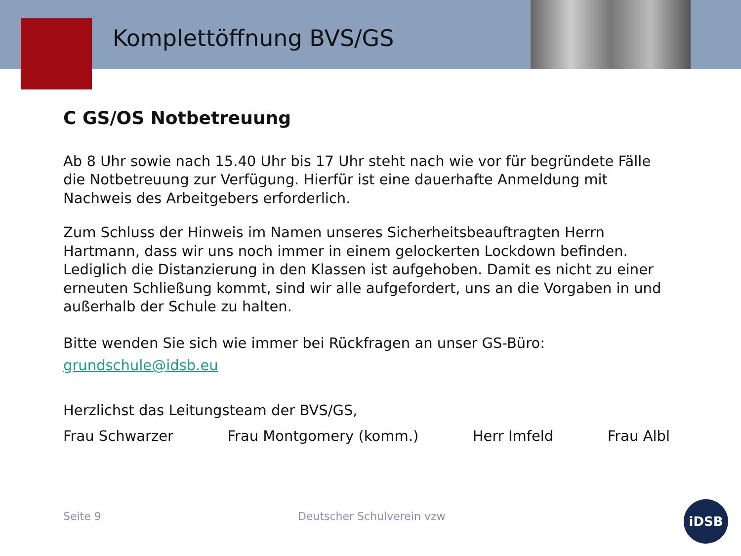Komplettöffnung BVS/GS
C GS/OS Notbetreuung
Ab 8 Uhr sowie nach 15.40 Uhr bis 17 Uhr steht nach wie vor für begründete Fälle die Notbetreuung zur Verfügung. Hierfür ist eine dauerhafte Anmeldung mit Nachweis des Arbeitgebers erforderlich.
Zum Schluss der Hinweis im Namen unseres Sicherheitsbeauftragten Herrn Hartmann, dass wir uns noch immer in einem gelockerten Lockdown befinden. Lediglich die Distanzierung in den Klassen ist aufgehoben. Damit es nicht zu einer erneuten Schließung kommt, sind wir alle aufgefordert, uns an die Vorgaben in und außerhalb der Schule zu halten.
Bitte wenden Sie sich wie immer bei Rückfragen an unser GS-Büro:
grundschule@idsb.eu
Herzlichst das Leitungsteam der BVS/GS,
Frau Schwarzer Frau Montgomery (komm.) Herr Imfeld Frau Albl
Seite 9 Deutscher Schulverein vzw
iDSB